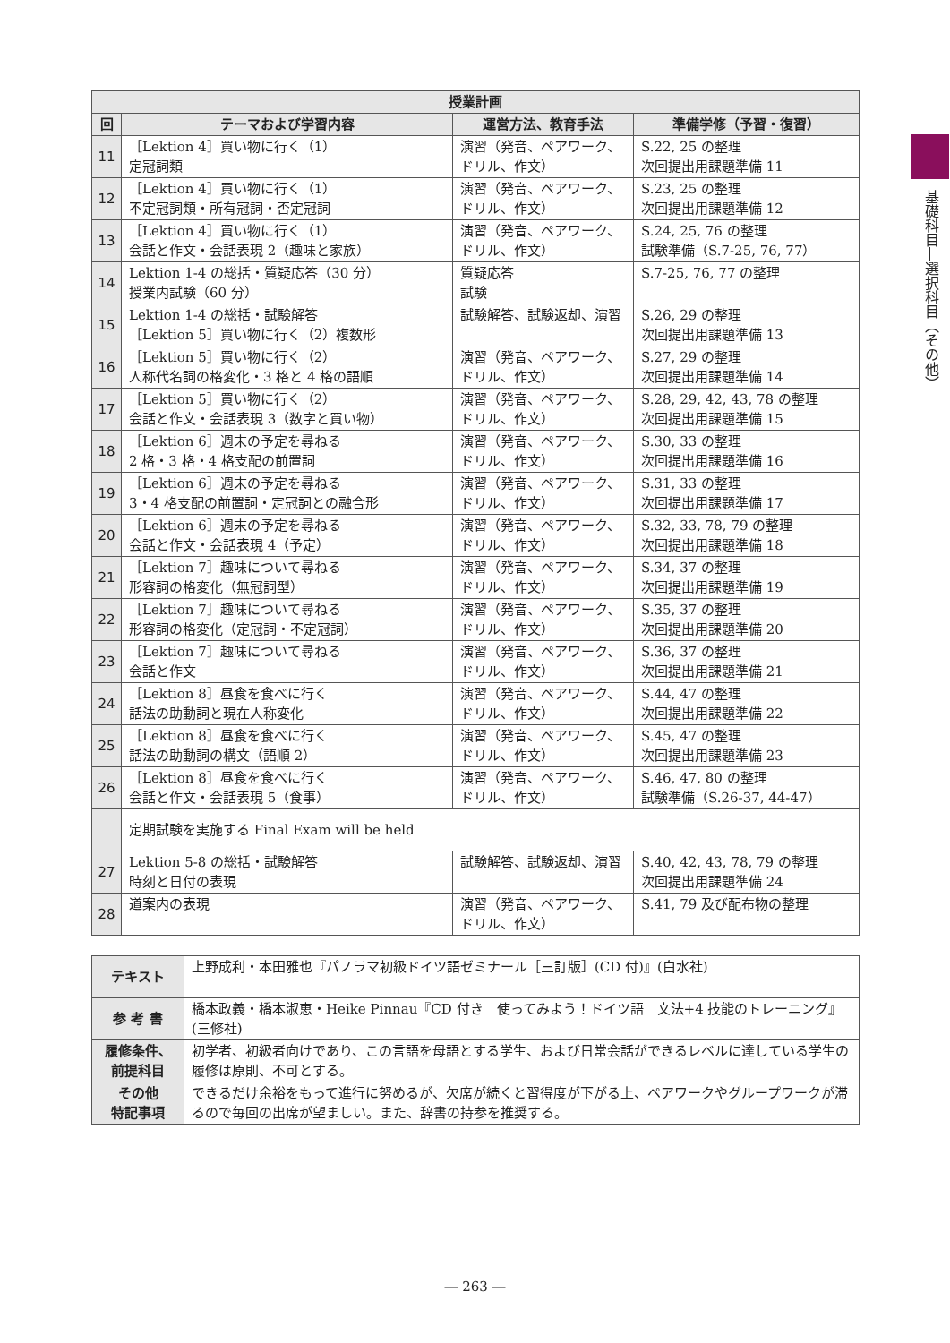| 授業計画 | | | |
| --- | --- | --- | --- |
| 回 | テーマおよび学習内容 | 運営方法、教育手法 | 準備学修（予習・復習） |
| 11 | ［Lektion 4］買い物に行く（1） 定冠詞類 | 演習（発音、ペアワーク、ドリル、作文） | S.22, 25 の整理 次回提出用課題準備 11 |
| 12 | ［Lektion 4］買い物に行く（1） 不定冠詞類・所有冠詞・否定冠詞 | 演習（発音、ペアワーク、ドリル、作文） | S.23, 25 の整理 次回提出用課題準備 12 |
| 13 | ［Lektion 4］買い物に行く（1） 会話と作文・会話表現 2（趣味と家族） | 演習（発音、ペアワーク、ドリル、作文） | S.24, 25, 76 の整理 試験準備（S.7-25, 76, 77） |
| 14 | Lektion 1-4 の総括・質疑応答（30 分） 授業内試験（60 分） | 質疑応答 試験 | S.7-25, 76, 77 の整理 |
| 15 | Lektion 1-4 の総括・試験解答 ［Lektion 5］買い物に行く（2）複数形 | 試験解答、試験返却、演習 | S.26, 29 の整理 次回提出用課題準備 13 |
| 16 | ［Lektion 5］買い物に行く（2） 人称代名詞の格変化・3 格と 4 格の語順 | 演習（発音、ペアワーク、ドリル、作文） | S.27, 29 の整理 次回提出用課題準備 14 |
| 17 | ［Lektion 5］買い物に行く（2） 会話と作文・会話表現 3（数字と買い物） | 演習（発音、ペアワーク、ドリル、作文） | S.28, 29, 42, 43, 78 の整理 次回提出用課題準備 15 |
| 18 | ［Lektion 6］週末の予定を尋ねる 2 格・3 格・4 格支配の前置詞 | 演習（発音、ペアワーク、ドリル、作文） | S.30, 33 の整理 次回提出用課題準備 16 |
| 19 | ［Lektion 6］週末の予定を尋ねる 3・4 格支配の前置詞・定冠詞との融合形 | 演習（発音、ペアワーク、ドリル、作文） | S.31, 33 の整理 次回提出用課題準備 17 |
| 20 | ［Lektion 6］週末の予定を尋ねる 会話と作文・会話表現 4（予定） | 演習（発音、ペアワーク、ドリル、作文） | S.32, 33, 78, 79 の整理 次回提出用課題準備 18 |
| 21 | ［Lektion 7］趣味について尋ねる 形容詞の格変化（無冠詞型） | 演習（発音、ペアワーク、ドリル、作文） | S.34, 37 の整理 次回提出用課題準備 19 |
| 22 | ［Lektion 7］趣味について尋ねる 形容詞の格変化（定冠詞・不定冠詞） | 演習（発音、ペアワーク、ドリル、作文） | S.35, 37 の整理 次回提出用課題準備 20 |
| 23 | ［Lektion 7］趣味について尋ねる 会話と作文 | 演習（発音、ペアワーク、ドリル、作文） | S.36, 37 の整理 次回提出用課題準備 21 |
| 24 | ［Lektion 8］昼食を食べに行く 話法の助動詞と現在人称変化 | 演習（発音、ペアワーク、ドリル、作文） | S.44, 47 の整理 次回提出用課題準備 22 |
| 25 | ［Lektion 8］昼食を食べに行く 話法の助動詞の構文（語順 2） | 演習（発音、ペアワーク、ドリル、作文） | S.45, 47 の整理 次回提出用課題準備 23 |
| 26 | ［Lektion 8］昼食を食べに行く 会話と作文・会話表現 5（食事） | 演習（発音、ペアワーク、ドリル、作文） | S.46, 47, 80 の整理 試験準備（S.26-37, 44-47） |
| | 定期試験を実施する Final Exam will be held | | |
| 27 | Lektion 5-8 の総括・試験解答 時刻と日付の表現 | 試験解答、試験返却、演習 | S.40, 42, 43, 78, 79 の整理 次回提出用課題準備 24 |
| 28 | 道案内の表現 | 演習（発音、ペアワーク、ドリル、作文） | S.41, 79 及び配布物の整理 |
| テキスト | 上野成利・本田雅也『パノラマ初級ドイツ語ゼミナール［三訂版］(CD 付)』(白水社) |
| 参 考 書 | 橋本政義・橋本淑恵・Heike Pinnau『CD 付き 使ってみよう！ドイツ語 文法+4 技能のトレーニング』(三修社) |
| 履修条件、 前提科目 | 初学者、初級者向けであり、この言語を母語とする学生、および日常会話ができるレベルに達している学生の履修は原則、不可とする。 |
| その他 特記事項 | できるだけ余裕をもって進行に努めるが、欠席が続くと習得度が下がる上、ペアワークやグループワークが滞るので毎回の出席が望ましい。また、辞書の持参を推奨する。 |
基礎科目―選択科目（その他）
― 263 ―